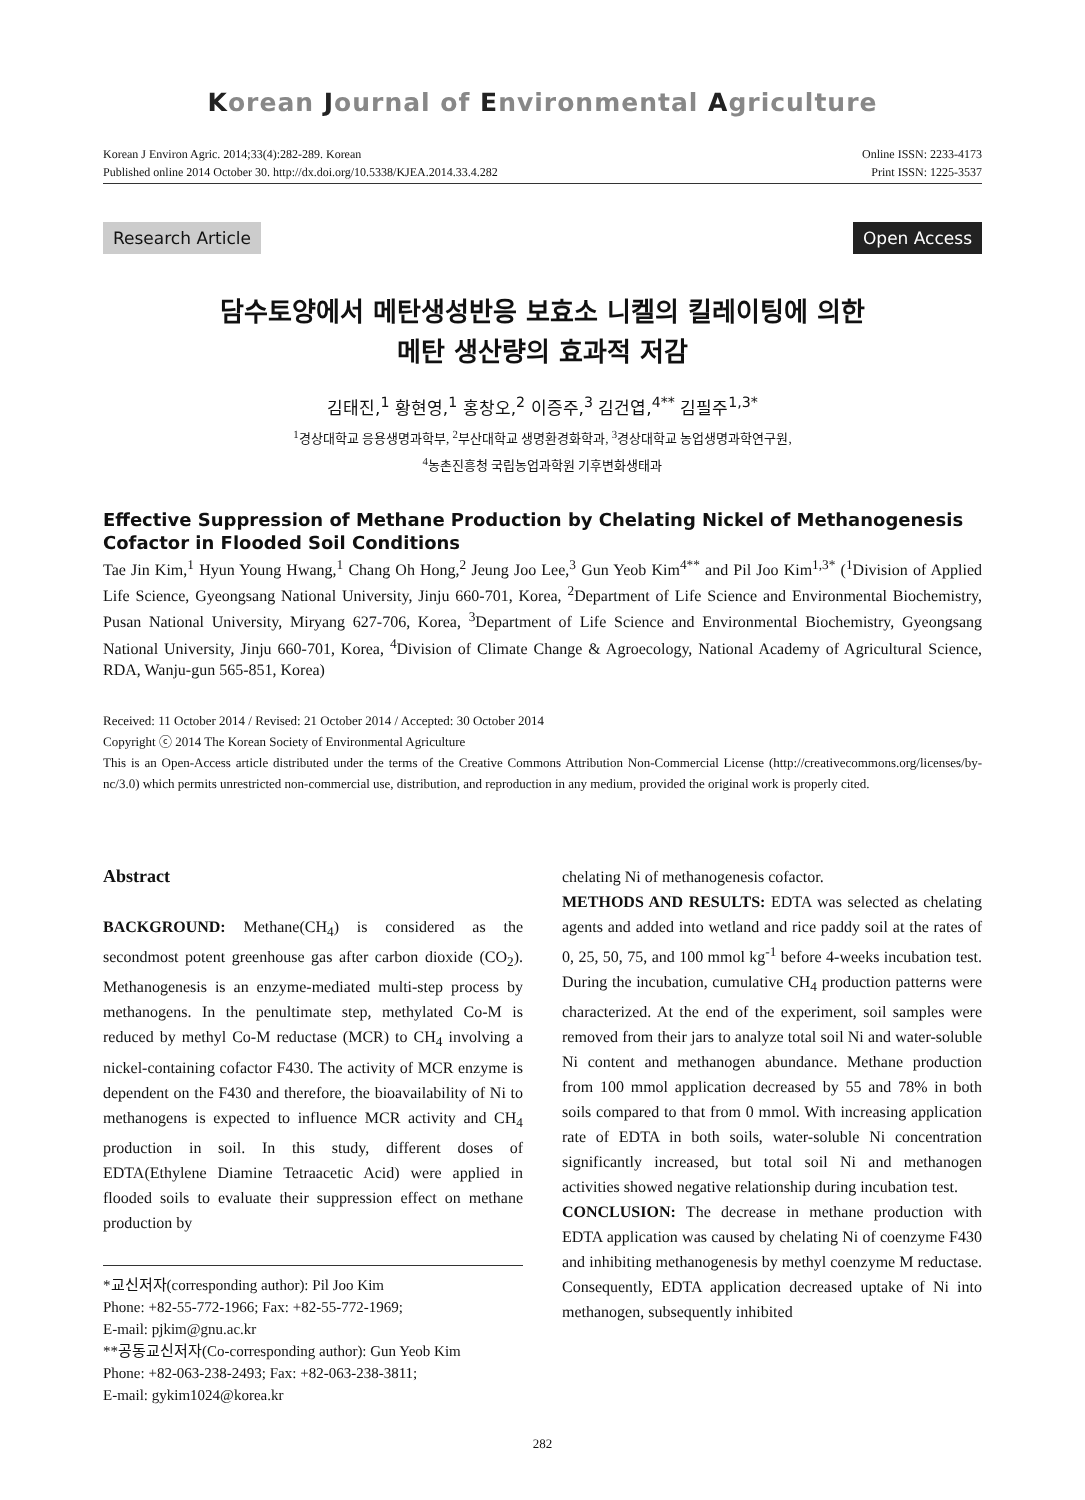Korean Journal of Environmental Agriculture
Korean J Environ Agric. 2014;33(4):282-289. Korean
Published online 2014 October 30. http://dx.doi.org/10.5338/KJEA.2014.33.4.282
Online ISSN: 2233-4173
Print ISSN: 1225-3537
Research Article Open Access
담수토양에서 메탄생성반응 보효소 니켈의 킬레이팅에 의한
메탄 생산량의 효과적 저감
김태진,<sup>1</sup> 황현영,<sup>1</sup> 홍창오,<sup>2</sup> 이증주,<sup>3</sup> 김건엽,<sup>4**</sup> 김필주<sup>1,3*</sup>
<sup>1</sup> 경상대학교 응용생명과학부, <sup>2</sup>부산대학교 생명환경화학과, <sup>3</sup>경상대학교 농업생명과학연구원,
<sup>4</sup> 농촌진흥청 국립농업과학원 기후변화생태과
Effective Suppression of Methane Production by Chelating Nickel of Methanogenesis Cofactor in Flooded Soil Conditions
Tae Jin Kim,<sup>1</sup> Hyun Young Hwang,<sup>1</sup> Chang Oh Hong,<sup>2</sup> Jeung Joo Lee,<sup>3</sup> Gun Yeob Kim<sup>4**</sup> and Pil Joo Kim<sup>1,3*</sup> (<sup>1</sup>Division of Applied Life Science, Gyeongsang National University, Jinju 660-701, Korea, <sup>2</sup>Department of Life Science and Environmental Biochemistry, Pusan National University, Miryang 627-706, Korea, <sup>3</sup>Department of Life Science and Environmental Biochemistry, Gyeongsang National University, Jinju 660-701, Korea, <sup>4</sup>Division of Climate Change & Agroecology, National Academy of Agricultural Science, RDA, Wanju-gun 565-851, Korea)
Received: 11 October 2014 / Revised: 21 October 2014 / Accepted: 30 October 2014
Copyright ⓒ 2014 The Korean Society of Environmental Agriculture
This is an Open-Access article distributed under the terms of the Creative Commons Attribution Non-Commercial License (http://creativecommons.org/licenses/by-nc/3.0) which permits unrestricted non-commercial use, distribution, and reproduction in any medium, provided the original work is properly cited.
Abstract
BACKGROUND: Methane(CH<sub>4</sub>) is considered as the secondmost potent greenhouse gas after carbon dioxide (CO<sub>2</sub>). Methanogenesis is an enzyme-mediated multi-step process by methanogens. In the penultimate step, methylated Co-M is reduced by methyl Co-M reductase (MCR) to CH<sub>4</sub> involving a nickel-containing cofactor F430. The activity of MCR enzyme is dependent on the F430 and therefore, the bioavailability of Ni to methanogens is expected to influence MCR activity and CH<sub>4</sub> production in soil. In this study, different doses of EDTA(Ethylene Diamine Tetraacetic Acid) were applied in flooded soils to evaluate their suppression effect on methane production by
*교신저자(corresponding author): Pil Joo Kim
Phone: +82-55-772-1966; Fax: +82-55-772-1969;
E-mail: pjkim@gnu.ac.kr
**공동교신저자(Co-corresponding author): Gun Yeob Kim
Phone: +82-063-238-2493; Fax: +82-063-238-3811;
E-mail: gykim1024@korea.kr
chelating Ni of methanogenesis cofactor.
METHODS AND RESULTS: EDTA was selected as chelating agents and added into wetland and rice paddy soil at the rates of 0, 25, 50, 75, and 100 mmol kg<sup>-1</sup> before 4-weeks incubation test. During the incubation, cumulative CH<sub>4</sub> production patterns were characterized. At the end of the experiment, soil samples were removed from their jars to analyze total soil Ni and water-soluble Ni content and methanogen abundance. Methane production from 100 mmol application decreased by 55 and 78% in both soils compared to that from 0 mmol. With increasing application rate of EDTA in both soils, water-soluble Ni concentration significantly increased, but total soil Ni and methanogen activities showed negative relationship during incubation test.
CONCLUSION: The decrease in methane production with EDTA application was caused by chelating Ni of coenzyme F430 and inhibiting methanogenesis by methyl coenzyme M reductase. Consequently, EDTA application decreased uptake of Ni into methanogen, subsequently inhibited
282